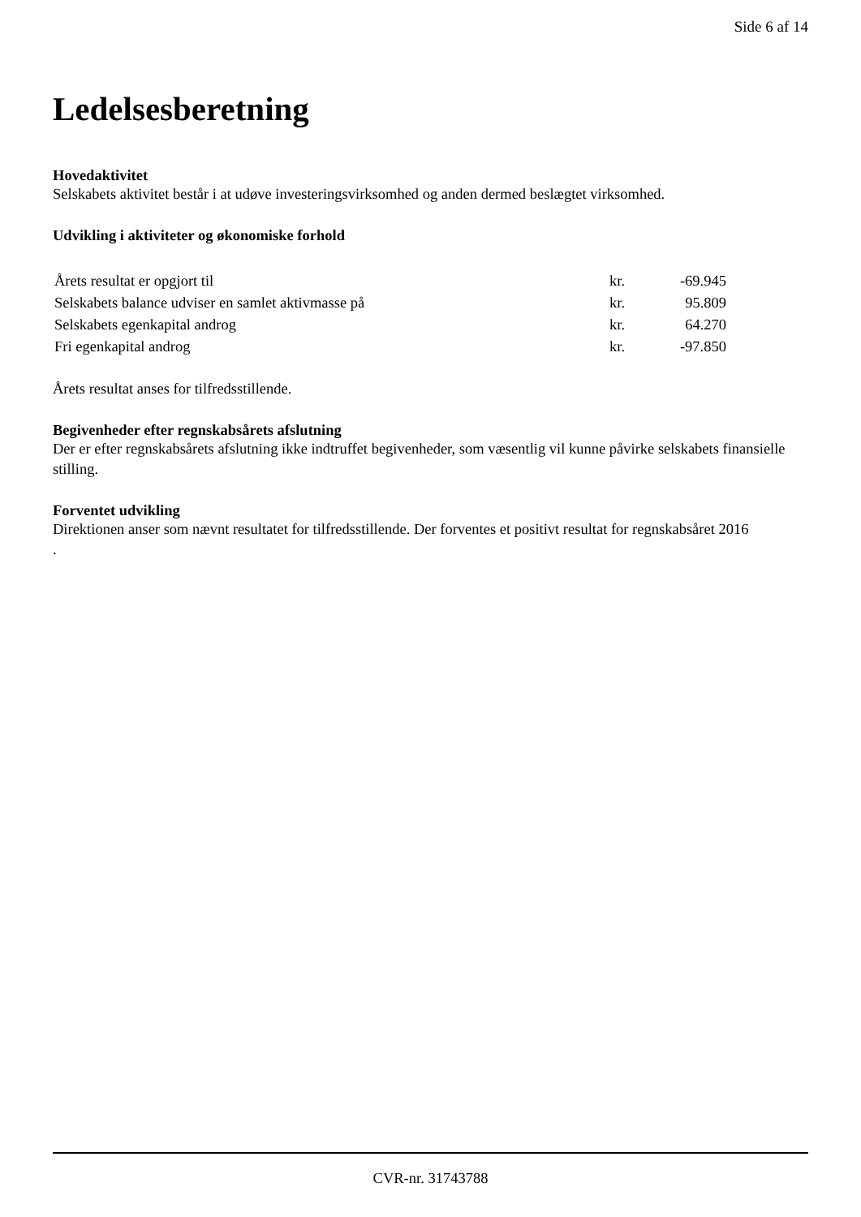Side 6 af 14
Ledelsesberetning
Hovedaktivitet
Selskabets aktivitet består i at udøve investeringsvirksomhed og anden dermed beslægtet virksomhed.
Udvikling i aktiviteter og økonomiske forhold
| Årets resultat er opgjort til | kr. | -69.945 |
| Selskabets balance udviser en samlet aktivmasse på | kr. | 95.809 |
| Selskabets egenkapital androg | kr. | 64.270 |
| Fri egenkapital androg | kr. | -97.850 |
Årets resultat anses for tilfredsstillende.
Begivenheder efter regnskabsårets afslutning
Der er efter regnskabsårets afslutning ikke indtruffet begivenheder, som væsentlig vil kunne påvirke selskabets finansielle stilling.
Forventet udvikling
Direktionen anser som nævnt resultatet for tilfredsstillende. Der forventes et positivt resultat for regnskabsåret 2016
.
CVR-nr. 31743788